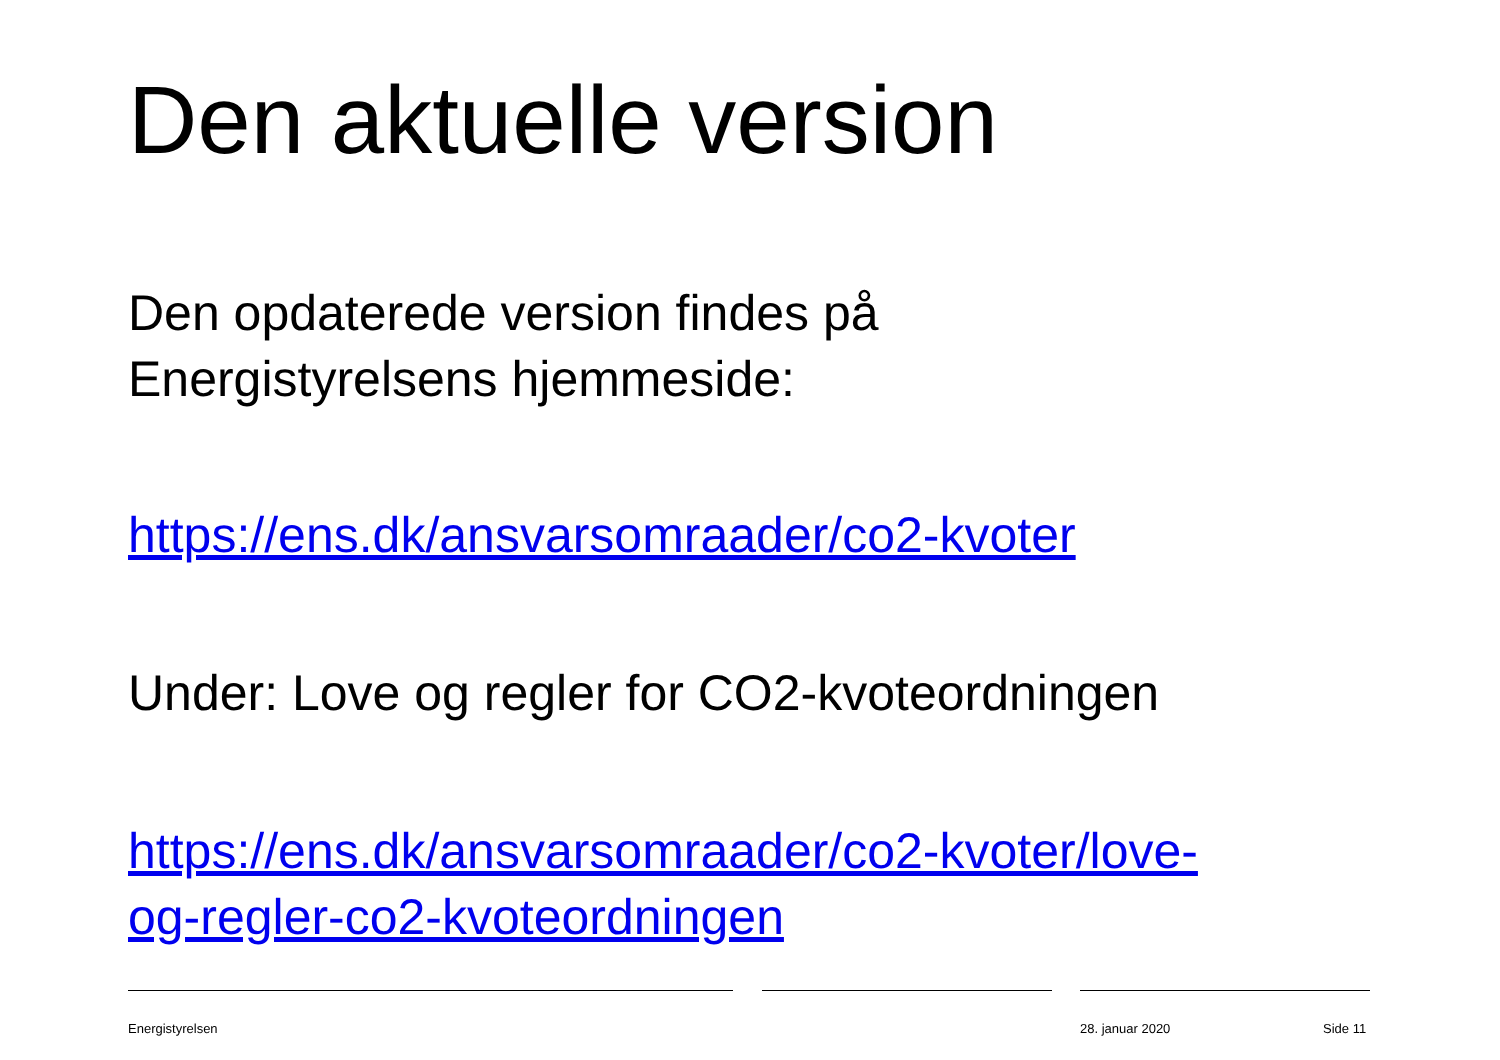Den aktuelle version
Den opdaterede version findes på
Energistyrelsens hjemmeside:
https://ens.dk/ansvarsomraader/co2-kvoter
Under: Love og regler for CO2-kvoteordningen
https://ens.dk/ansvarsomraader/co2-kvoter/love-
og-regler-co2-kvoteordningen
Energistyrelsen 28. januar 2020 Side 11